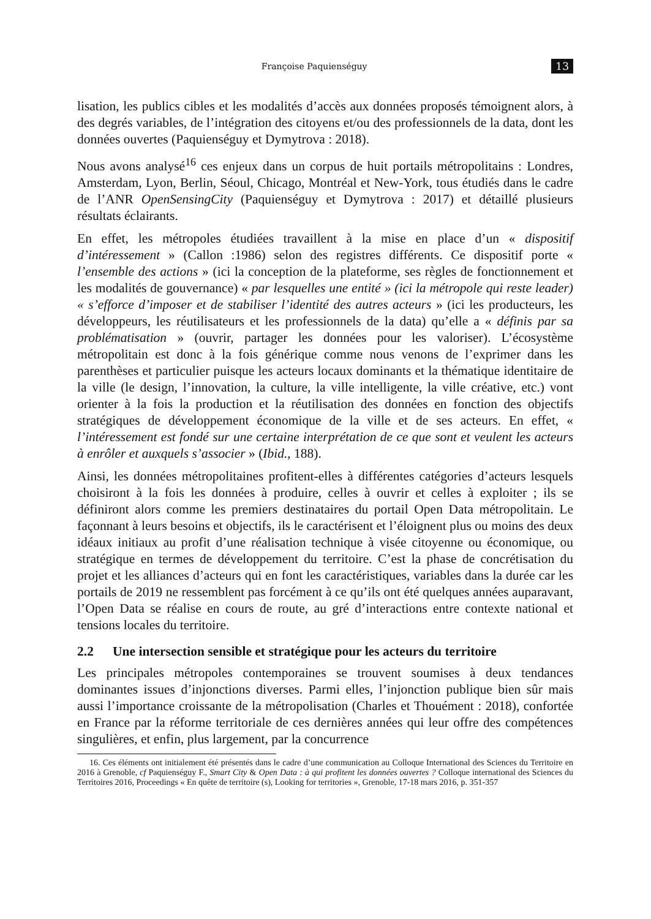Françoise Paquienséguy
13
lisation, les publics cibles et les modalités d’accès aux données proposés témoignent alors, à des degrés variables, de l’intégration des citoyens et/ou des professionnels de la data, dont les données ouvertes (Paquienséguy et Dymytrova : 2018).
Nous avons analysé<sup>16</sup> ces enjeux dans un corpus de huit portails métropolitains : Londres, Amsterdam, Lyon, Berlin, Séoul, Chicago, Montréal et New-York, tous étudiés dans le cadre de l’ANR OpenSensingCity (Paquienséguy et Dymytrova : 2017) et détaillé plusieurs résultats éclairants.
En effet, les métropoles étudiées travaillent à la mise en place d’un « dispositif d’intéressement » (Callon :1986) selon des registres différents. Ce dispositif porte « l’ensemble des actions » (ici la conception de la plateforme, ses règles de fonctionnement et les modalités de gouvernance) « par lesquelles une entité » (ici la métropole qui reste leader) « s’efforce d’imposer et de stabiliser l’identité des autres acteurs » (ici les producteurs, les développeurs, les réutilisateurs et les professionnels de la data) qu’elle a « définis par sa problématisation » (ouvrir, partager les données pour les valoriser). L’écosystème métropolitain est donc à la fois générique comme nous venons de l’exprimer dans les parenthèses et particulier puisque les acteurs locaux dominants et la thématique identitaire de la ville (le design, l’innovation, la culture, la ville intelligente, la ville créative, etc.) vont orienter à la fois la production et la réutilisation des données en fonction des objectifs stratégiques de développement économique de la ville et de ses acteurs. En effet, « l’intéressement est fondé sur une certaine interprétation de ce que sont et veulent les acteurs à enrôler et auxquels s’associer » (Ibid., 188).
Ainsi, les données métropolitaines profitent-elles à différentes catégories d’acteurs lesquels choisiront à la fois les données à produire, celles à ouvrir et celles à exploiter ; ils se définiront alors comme les premiers destinataires du portail Open Data métropolitain. Le façonnant à leurs besoins et objectifs, ils le caractérisent et l’éloignent plus ou moins des deux idéaux initiaux au profit d’une réalisation technique à visée citoyenne ou économique, ou stratégique en termes de développement du territoire. C’est la phase de concrétisation du projet et les alliances d’acteurs qui en font les caractéristiques, variables dans la durée car les portails de 2019 ne ressemblent pas forcément à ce qu’ils ont été quelques années auparavant, l’Open Data se réalise en cours de route, au gré d’interactions entre contexte national et tensions locales du territoire.
2.2 Une intersection sensible et stratégique pour les acteurs du territoire
Les principales métropoles contemporaines se trouvent soumises à deux tendances dominantes issues d’injonctions diverses. Parmi elles, l’injonction publique bien sûr mais aussi l’importance croissante de la métropolisation (Charles et Thouément : 2018), confortée en France par la réforme territoriale de ces dernières années qui leur offre des compétences singulières, et enfin, plus largement, par la concurrence
16. Ces éléments ont initialement été présentés dans le cadre d’une communication au Colloque International des Sciences du Territoire en 2016 à Grenoble, cf Paquienséguy F., Smart City & Open Data : à qui profitent les données ouvertes ? Colloque international des Sciences du Territoires 2016, Proceedings « En quête de territoire (s), Looking for territories », Grenoble, 17-18 mars 2016, p. 351-357